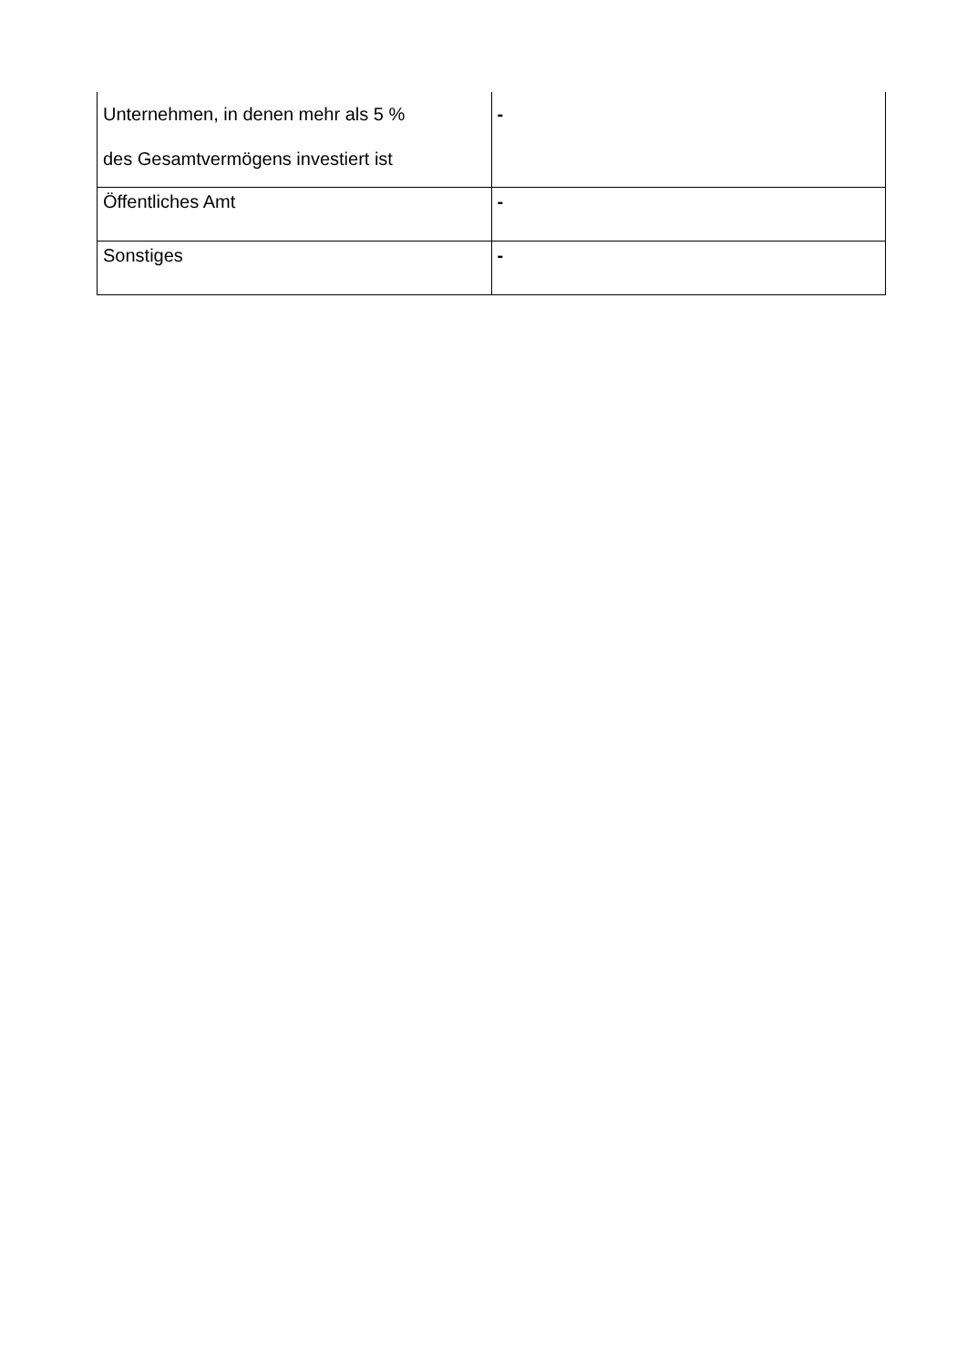| Unternehmen, in denen mehr als 5 % des Gesamtvermögens investiert ist | - |
| Öffentliches Amt | - |
| Sonstiges | - |